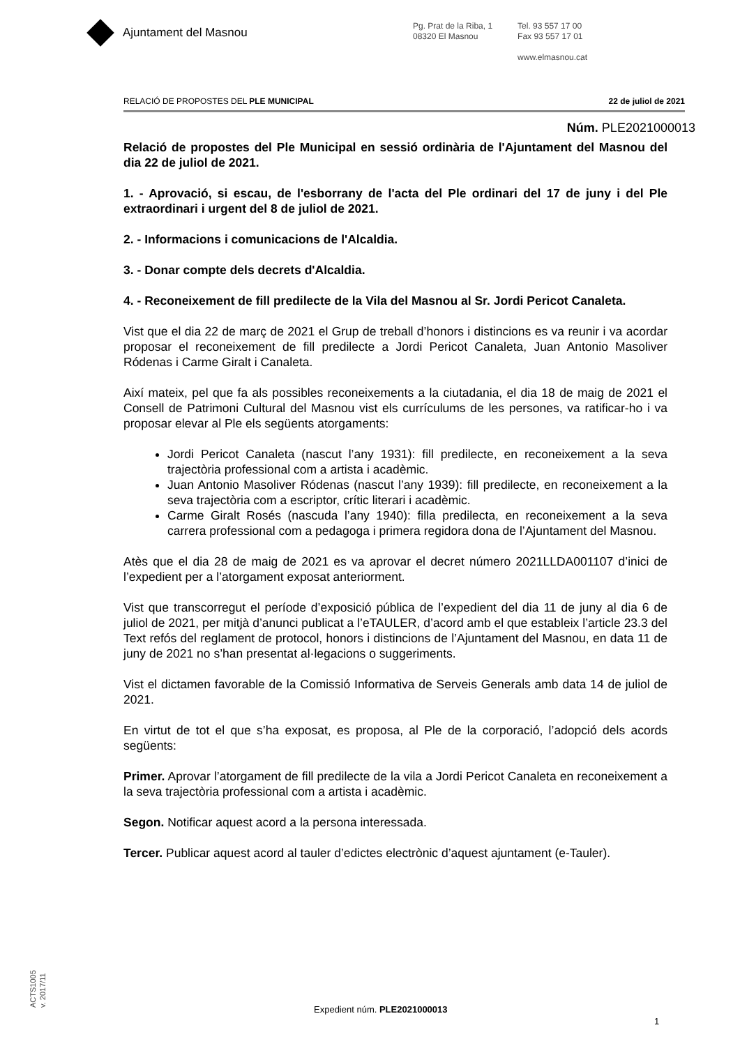Ajuntament del Masnou
Pg. Prat de la Riba, 1
08320 El Masnou
Tel. 93 557 17 00
Fax 93 557 17 01
www.elmasnou.cat
RELACIÓ DE PROPOSTES DEL PLE MUNICIPAL 22 de juliol de 2021
Núm. PLE2021000013
Relació de propostes del Ple Municipal en sessió ordinària de l'Ajuntament del Masnou del dia 22 de juliol de 2021.
1. - Aprovació, si escau, de l'esborrany de l'acta del Ple ordinari del 17 de juny i del Ple extraordinari i urgent del 8 de juliol de 2021.
2. - Informacions i comunicacions de l'Alcaldia.
3. - Donar compte dels decrets d'Alcaldia.
4. - Reconeixement de fill predilecte de la Vila del Masnou al Sr. Jordi Pericot Canaleta.
Vist que el dia 22 de març de 2021 el Grup de treball d’honors i distincions es va reunir i va acordar proposar el reconeixement de fill predilecte a Jordi Pericot Canaleta, Juan Antonio Masoliver Ródenas i Carme Giralt i Canaleta.
Així mateix, pel que fa als possibles reconeixements a la ciutadania, el dia 18 de maig de 2021 el Consell de Patrimoni Cultural del Masnou vist els currículums de les persones, va ratificar-ho i va proposar elevar al Ple els següents atorgaments:
Jordi Pericot Canaleta (nascut l’any 1931): fill predilecte, en reconeixement a la seva trajectòria professional com a artista i acadèmic.
Juan Antonio Masoliver Ródenas (nascut l’any 1939): fill predilecte, en reconeixement a la seva trajectòria com a escriptor, crític literari i acadèmic.
Carme Giralt Rosés (nascuda l’any 1940): filla predilecta, en reconeixement a la seva carrera professional com a pedagoga i primera regidora dona de l’Ajuntament del Masnou.
Atès que el dia 28 de maig de 2021 es va aprovar el decret número 2021LLDA001107 d’inici de l’expedient per a l’atorgament exposat anteriorment.
Vist que transcorregut el període d’exposició pública de l’expedient del dia 11 de juny al dia 6 de juliol de 2021, per mitjà d’anunci publicat a l’eTAULER, d’acord amb el que estableix l’article 23.3 del Text refós del reglament de protocol, honors i distincions de l’Ajuntament del Masnou, en data 11 de juny de 2021 no s’han presentat al·legacions o suggeriments.
Vist el dictamen favorable de la Comissió Informativa de Serveis Generals amb data 14 de juliol de 2021.
En virtut de tot el que s’ha exposat, es proposa, al Ple de la corporació, l’adopció dels acords següents:
Primer. Aprovar l’atorgament de fill predilecte de la vila a Jordi Pericot Canaleta en reconeixement a la seva trajectòria professional com a artista i acadèmic.
Segon. Notificar aquest acord a la persona interessada.
Tercer. Publicar aquest acord al tauler d’edictes electrònic d’aquest ajuntament (e-Tauler).
ACTS1005
v. 2017/11
Expedient núm. PLE2021000013
1